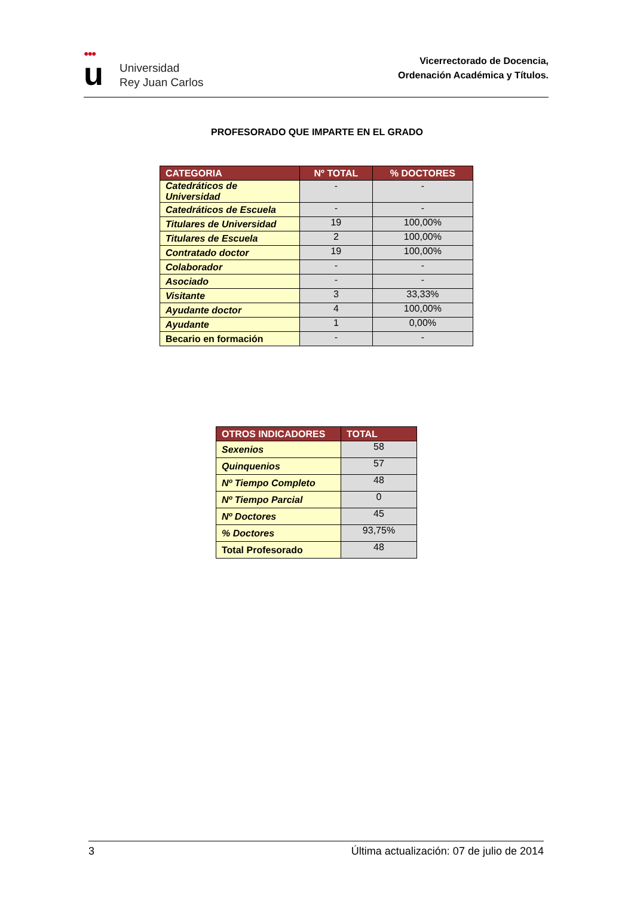●●●
u
Universidad
Rey Juan Carlos
Vicerrectorado de Docencia,
Ordenación Académica y Títulos.
PROFESORADO QUE IMPARTE EN EL GRADO
| CATEGORIA | Nº TOTAL | % DOCTORES |
| --- | --- | --- |
| Catedráticos de Universidad | - | - |
| Catedráticos de Escuela | - | - |
| Titulares de Universidad | 19 | 100,00% |
| Titulares de Escuela | 2 | 100,00% |
| Contratado doctor | 19 | 100,00% |
| Colaborador | - | - |
| Asociado | - | - |
| Visitante | 3 | 33,33% |
| Ayudante doctor | 4 | 100,00% |
| Ayudante | 1 | 0,00% |
| Becario en formación | - | - |
| OTROS INDICADORES | TOTAL |
| --- | --- |
| Sexenios | 58 |
| Quinquenios | 57 |
| Nº Tiempo Completo | 48 |
| Nº Tiempo Parcial | 0 |
| Nº Doctores | 45 |
| % Doctores | 93,75% |
| Total Profesorado | 48 |
3 Última actualización: 07 de julio de 2014